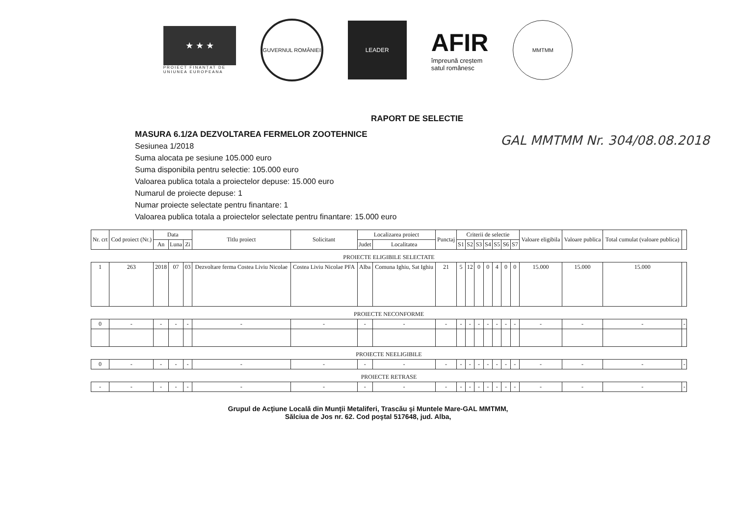★ ★ ★
PROIECT FINANȚAT DE
UNIUNEA EUROPEANA
GUVERNUL ROMÂNIEI LEADER
AFIR
împreună creștem
satul românesc
MMTMM
RAPORT DE SELECTIE
MASURA 6.1/2A DEZVOLTAREA FERMELOR ZOOTEHNICE
Sesiunea 1/2018
Suma alocata pe sesiune 105.000 euro
Suma disponibila pentru selectie: 105.000 euro
Valoarea publica totala a proiectelor depuse: 15.000 euro
Numarul de proiecte depuse: 1
Numar proiecte selectate pentru finantare: 1
Valoarea publica totala a proiectelor selectate pentru finantare: 15.000 euro
GAL MMTMM Nr. 304/08.08.2018
| Nr. crt | Cod proiect (Nr.) | Data | | | Titlu proiect | Solicitant | Localizarea proiect | | Punctaj | Criterii de selectie | | | | | | | Valoare eligibila | Valoare publica | Total cumulat (valoare publica) | |
| --- | --- | --- | --- | --- | --- | --- | --- | --- | --- | --- | --- | --- | --- | --- | --- | --- | --- | --- | --- | --- |
| | | An | Luna | Zi | | | Judet | Localitatea | | S1 | S2 | S3 | S4 | S5 | S6 | S7 | | | | |
| PROIECTE ELIGIBILE SELECTATE | | | | | | | | | | | | | | | | | | | | |
| 1 | 263 | 2018 | 07 | 03 | Dezvoltare ferma Costea Liviu Nicolae | Costea Liviu Nicolae PFA | Alba | Comuna Ighiu, Sat Ighiu | 21 | 5 | 12 | 0 | 0 | 4 | 0 | 0 | 15.000 | 15.000 | 15.000 | |
| PROIECTE NECONFORME | | | | | | | | | | | | | | | | | | | | |
| 0 | - | - | - | - | - | - | - | - | - | - | - | - | - | - | - | - | - | - | - | - |
| PROIECTE NEELIGIBILE | | | | | | | | | | | | | | | | | | | | |
| 0 | - | - | - | - | - | - | - | - | - | - | - | - | - | - | - | - | - | - | - | - |
| PROIECTE RETRASE | | | | | | | | | | | | | | | | | | | | |
| - | - | - | - | - | - | - | - | - | - | - | - | - | - | - | - | - | - | - | - | - |
Grupul de Acţiune Locală din Munţii Metaliferi, Trascău şi Muntele Mare-GAL MMTMM,
Sălciua de Jos nr. 62. Cod poştal 517648, jud. Alba,